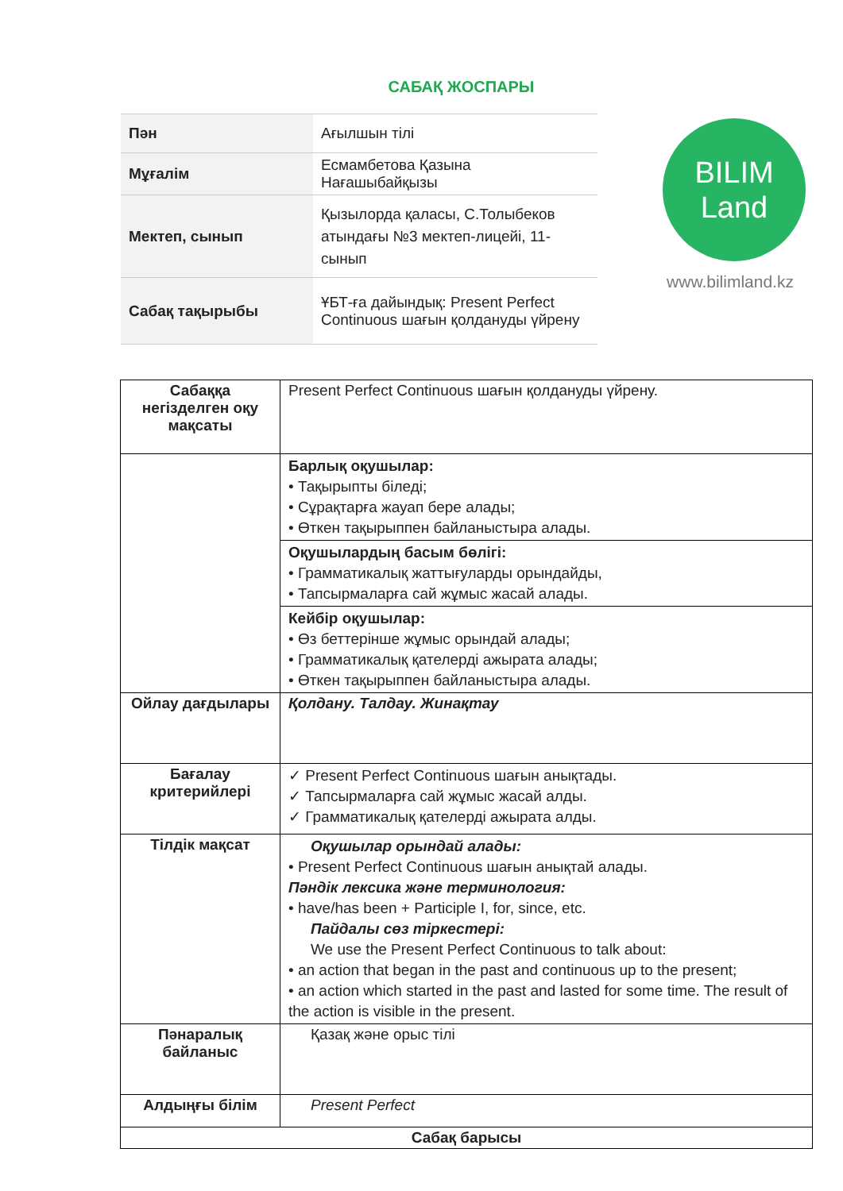САБАҚ ЖОСПАРЫ
| Пән | Ағылшын тілі |
| Мұғалім | Есмамбетова Қазына Нағашыбайқызы |
| Мектеп, сынып | Қызылорда қаласы, С.Толыбеков атындағы №3 мектеп-лицейі, 11-сынып |
| Сабақ тақырыбы | ҰБТ-ға дайындық: Present Perfect Continuous шағын қолдануды үйрену |
BILIM
Land
www.bilimland.kz
| Сабаққа негізделген оқу мақсаты | Present Perfect Continuous шағын қолдануды үйрену. |
| | Барлық оқушылар: • Тақырыпты біледі; • Сұрақтарға жауап бере алады; • Өткен тақырыппен байланыстыра алады. |
| | Оқушылардың басым бөлігі: • Грамматикалық жаттығуларды орындайды, • Тапсырмаларға сай жұмыс жасай алады. |
| | Кейбір оқушылар: • Өз беттерінше жұмыс орындай алады; • Грамматикалық қателерді ажырата алады; • Өткен тақырыппен байланыстыра алады. |
| Ойлау дағдылары | Қолдану. Талдау. Жинақтау |
| Бағалау критерийлері | ✓ Present Perfect Continuous шағын анықтады. ✓ Тапсырмаларға сай жұмыс жасай алды. ✓ Грамматикалық қателерді ажырата алды. |
| Тілдік мақсат | Оқушылар орындай алады: • Present Perfect Continuous шағын анықтай алады. Пәндік лексика және терминология: • have/has been + Participle I, for, since, etc. Пайдалы сөз тіркестері: We use the Present Perfect Continuous to talk about: • an action that began in the past and continuous up to the present; • an action which started in the past and lasted for some time. The result of the action is visible in the present. |
| Пәнаралық байланыс | Қазақ және орыс тілі |
| Алдыңғы білім | Present Perfect |
| Сабақ барысы | |